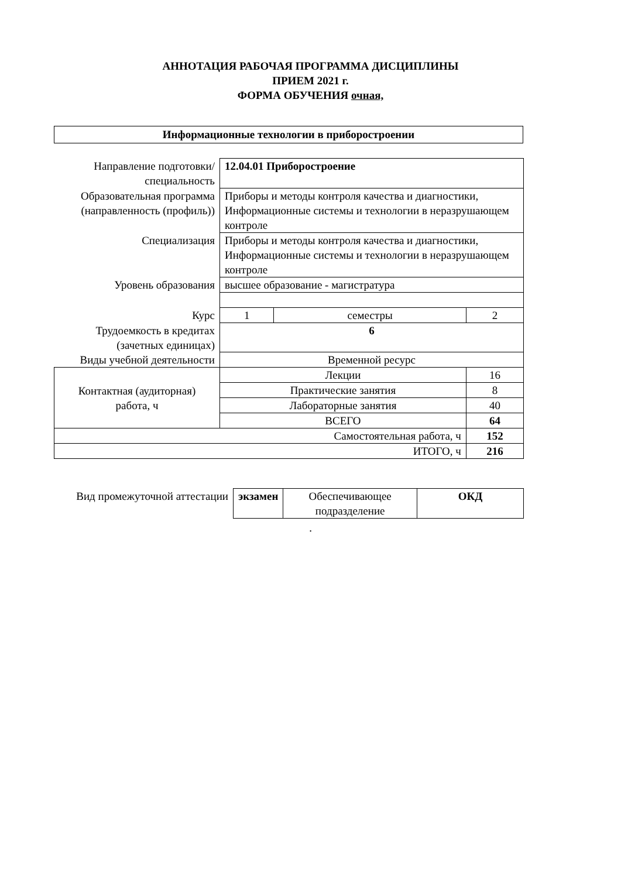АННОТАЦИЯ РАБОЧАЯ ПРОГРАММА ДИСЦИПЛИНЫ
ПРИЕМ 2021 г.
ФОРМА ОБУЧЕНИЯ очная,
Информационные технологии в приборостроении
| Направление подготовки/ специальность | 12.04.01 Приборостроение | | | |
| Образовательная программа (направленность (профиль)) | Приборы и методы контроля качества и диагностики, Информационные системы и технологии в неразрушающем контроле | | | |
| Специализация | Приборы и методы контроля качества и диагностики, Информационные системы и технологии в неразрушающем контроле | | | |
| Уровень образования | высшее образование - магистратура | | | |
| Курс | 1 | семестры | 2 | |
| Трудоемкость в кредитах (зачетных единицах) | 6 | | | |
| Виды учебной деятельности | Временной ресурс | | | |
| Контактная (аудиторная) работа, ч | Лекции | | | 16 |
| | Практические занятия | | | 8 |
| | Лабораторные занятия | | | 40 |
| | ВСЕГО | | | 64 |
| Самостоятельная работа, ч | | | | 152 |
| ИТОГО, ч | | | | 216 |
| Вид промежуточной аттестации | экзамен | Обеспечивающее подразделение | ОКД |
.